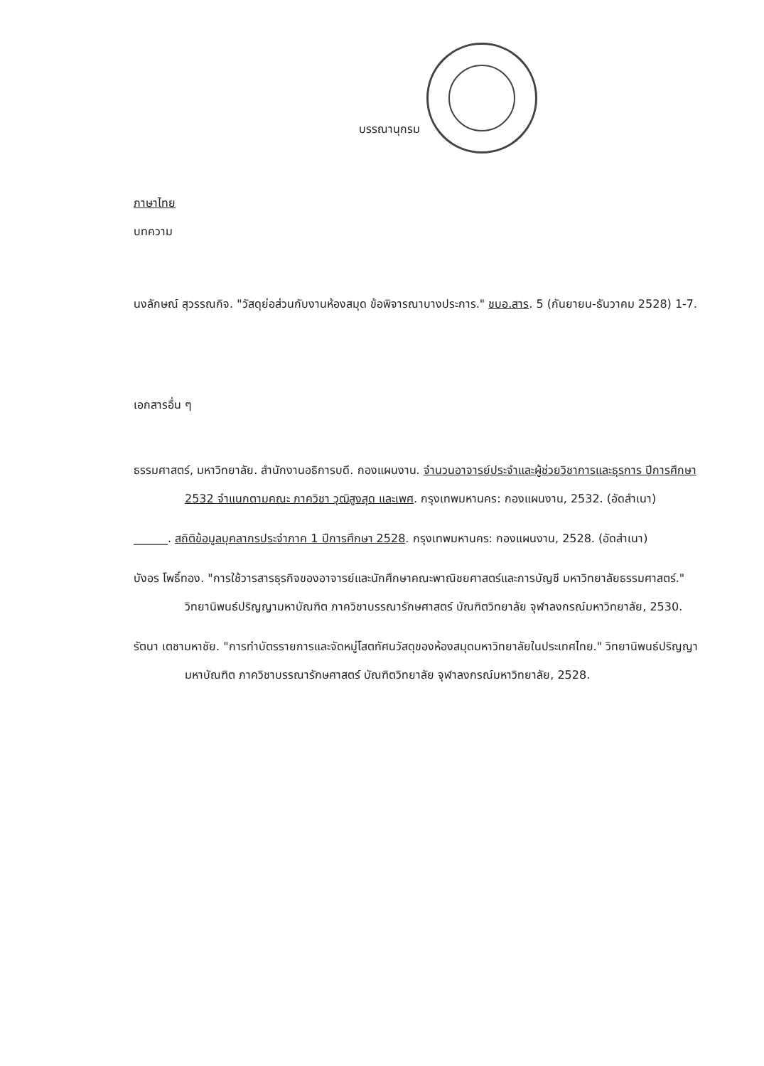บรรณานุกรม
ภาษาไทย
บทความ
นงลักษณ์ สุวรรณกิจ. "วัสดุย่อส่วนกับงานห้องสมุด ข้อพิจารณาบางประการ." ชบอ.สาร. 5 (กันยายน-ธันวาคม 2528) 1-7.
เอกสารอื่น ๆ
ธรรมศาสตร์, มหาวิทยาลัย. สำนักงานอธิการบดี. กองแผนงาน. จำนวนอาจารย์ประจำและผู้ช่วยวิชาการและธุรการ ปีการศึกษา 2532 จำแนกตามคณะ ภาควิชา วุฒิสูงสุด และเพศ. กรุงเทพมหานคร: กองแผนงาน, 2532. (อัดสำเนา)
______. สถิติข้อมูลบุคลากรประจำภาค 1 ปีการศึกษา 2528. กรุงเทพมหานคร: กองแผนงาน, 2528. (อัดสำเนา)
บังอร โพธิ์ทอง. "การใช้วารสารธุรกิจของอาจารย์และนักศึกษาคณะพาณิชยศาสตร์และการบัญชี มหาวิทยาลัยธรรมศาสตร์." วิทยานิพนธ์ปริญญามหาบัณฑิต ภาควิชาบรรณารักษศาสตร์ บัณฑิตวิทยาลัย จุฬาลงกรณ์มหาวิทยาลัย, 2530.
รัตนา เตชามหาชัย. "การทำบัตรรายการและจัดหมู่โสตทัศนวัสดุของห้องสมุดมหาวิทยาลัยในประเทศไทย." วิทยานิพนธ์ปริญญามหาบัณฑิต ภาควิชาบรรณารักษศาสตร์ บัณฑิตวิทยาลัย จุฬาลงกรณ์มหาวิทยาลัย, 2528.